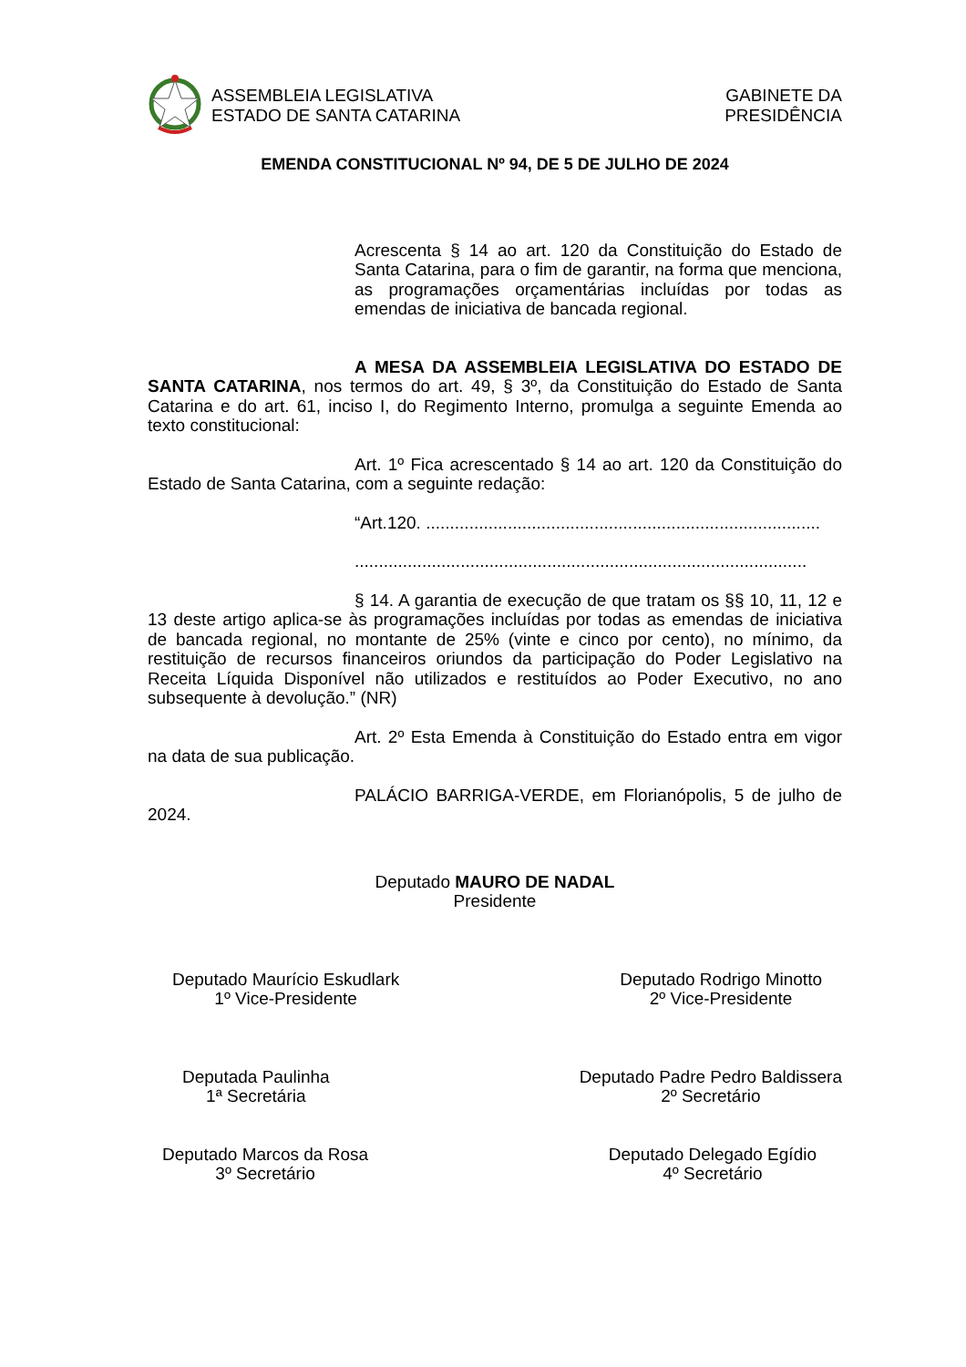ASSEMBLEIA LEGISLATIVA
ESTADO DE SANTA CATARINA
GABINETE DA
PRESIDÊNCIA
EMENDA CONSTITUCIONAL Nº 94, DE 5 DE JULHO DE 2024
Acrescenta § 14 ao art. 120 da Constituição do Estado de Santa Catarina, para o fim de garantir, na forma que menciona, as programações orçamentárias incluídas por todas as emendas de iniciativa de bancada regional.
A MESA DA ASSEMBLEIA LEGISLATIVA DO ESTADO DE SANTA CATARINA, nos termos do art. 49, § 3º, da Constituição do Estado de Santa Catarina e do art. 61, inciso I, do Regimento Interno, promulga a seguinte Emenda ao texto constitucional:
Art. 1º Fica acrescentado § 14 ao art. 120 da Constituição do Estado de Santa Catarina, com a seguinte redação:
“Art.120. ..................................................................................
..............................................................................................
§ 14. A garantia de execução de que tratam os §§ 10, 11, 12 e 13 deste artigo aplica-se às programações incluídas por todas as emendas de iniciativa de bancada regional, no montante de 25% (vinte e cinco por cento), no mínimo, da restituição de recursos financeiros oriundos da participação do Poder Legislativo na Receita Líquida Disponível não utilizados e restituídos ao Poder Executivo, no ano subsequente à devolução.” (NR)
Art. 2º Esta Emenda à Constituição do Estado entra em vigor na data de sua publicação.
PALÁCIO BARRIGA-VERDE, em Florianópolis, 5 de julho de 2024.
Deputado MAURO DE NADAL
Presidente
Deputado Maurício Eskudlark
1º Vice-Presidente
Deputado Rodrigo Minotto
2º Vice-Presidente
Deputada Paulinha
1ª Secretária
Deputado Padre Pedro Baldissera
2º Secretário
Deputado Marcos da Rosa
3º Secretário
Deputado Delegado Egídio
4º Secretário